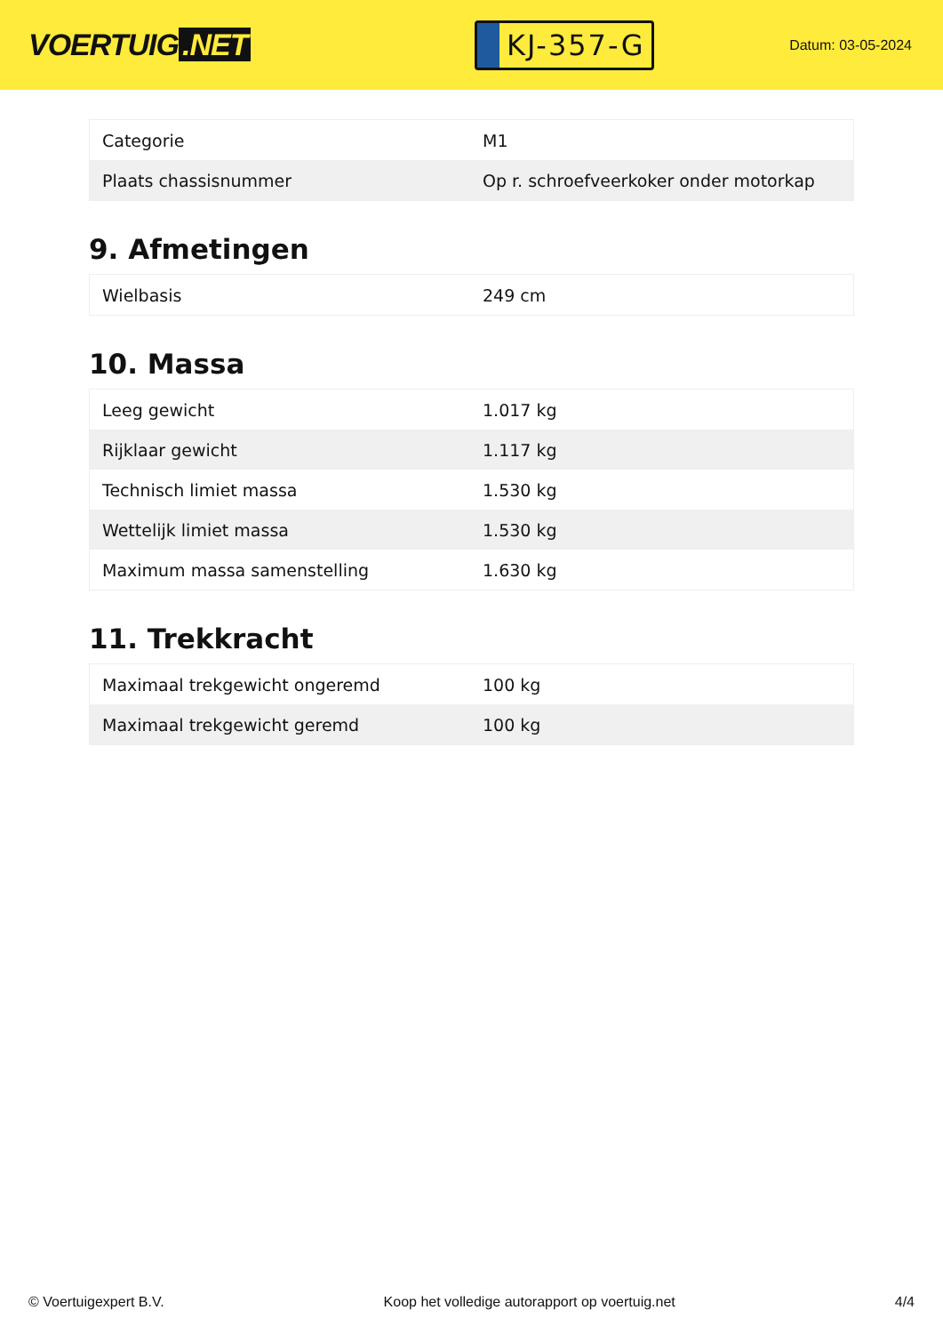VOERTUIG.NET
KJ-357-G
Datum: 03-05-2024
| Categorie | M1 |
| Plaats chassisnummer | Op r. schroefveerkoker onder motorkap |
9. Afmetingen
| Wielbasis | 249 cm |
10. Massa
| Leeg gewicht | 1.017 kg |
| Rijklaar gewicht | 1.117 kg |
| Technisch limiet massa | 1.530 kg |
| Wettelijk limiet massa | 1.530 kg |
| Maximum massa samenstelling | 1.630 kg |
11. Trekkracht
| Maximaal trekgewicht ongeremd | 100 kg |
| Maximaal trekgewicht geremd | 100 kg |
© Voertuigexpert B.V. Koop het volledige autorapport op voertuig.net 4/4